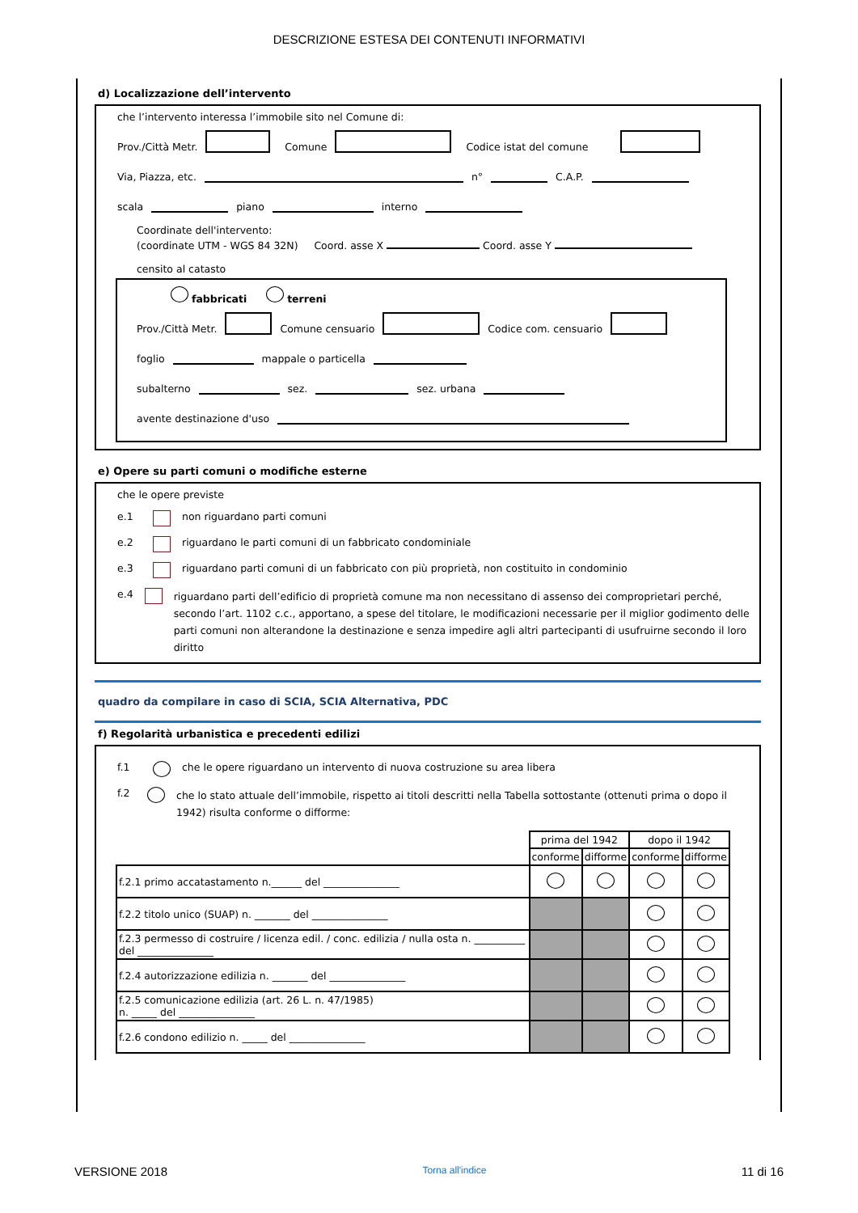DESCRIZIONE ESTESA DEI CONTENUTI INFORMATIVI
d) Localizzazione dell’intervento
che l’intervento interessa l’immobile sito nel Comune di:
Prov./Città Metr. Comune Codice istat del comune
Via, Piazza, etc. n° C.A.P.
scala piano interno
Coordinate dell'intervento:
(coordinate UTM - WGS 84 32N) Coord. asse X Coord. asse Y
censito al catasto
fabbricati terreni
Prov./Città Metr. Comune censuario Codice com. censuario
foglio mappale o particella
subalterno sez. sez. urbana
avente destinazione d'uso
e) Opere su parti comuni o modifiche esterne
che le opere previste
e.1 non riguardano parti comuni
e.2 riguardano le parti comuni di un fabbricato condominiale
e.3 riguardano parti comuni di un fabbricato con più proprietà, non costituito in condominio
e.4 riguardano parti dell’edificio di proprietà comune ma non necessitano di assenso dei comproprietari perché, secondo l’art. 1102 c.c., apportano, a spese del titolare, le modificazioni necessarie per il miglior godimento delle parti comuni non alterandone la destinazione e senza impedire agli altri partecipanti di usufruirne secondo il loro diritto
quadro da compilare in caso di SCIA, SCIA Alternativa, PDC
f) Regolarità urbanistica e precedenti edilizi
f.1 che le opere riguardano un intervento di nuova costruzione su area libera
f.2 che lo stato attuale dell’immobile, rispetto ai titoli descritti nella Tabella sottostante (ottenuti prima o dopo il 1942) risulta conforme o difforme:
| | prima del 1942 | | dopo il 1942 | |
| | conforme | difforme | conforme | difforme |
| f.2.1 primo accatastamento n.______ del _______________ | | | | |
| f.2.2 titolo unico (SUAP) n. _______ del _______________ | | | | |
| f.2.3 permesso di costruire / licenza edil. / conc. edilizia / nulla osta n. __________ del _______________ | | | | |
| f.2.4 autorizzazione edilizia n. _______ del _______________ | | | | |
| f.2.5 comunicazione edilizia (art. 26 L. n. 47/1985) n. _____ del _______________ | | | | |
| f.2.6 condono edilizio n. _____ del _______________ | | | | |
VERSIONE 2018 Torna all'indice 11 di 16